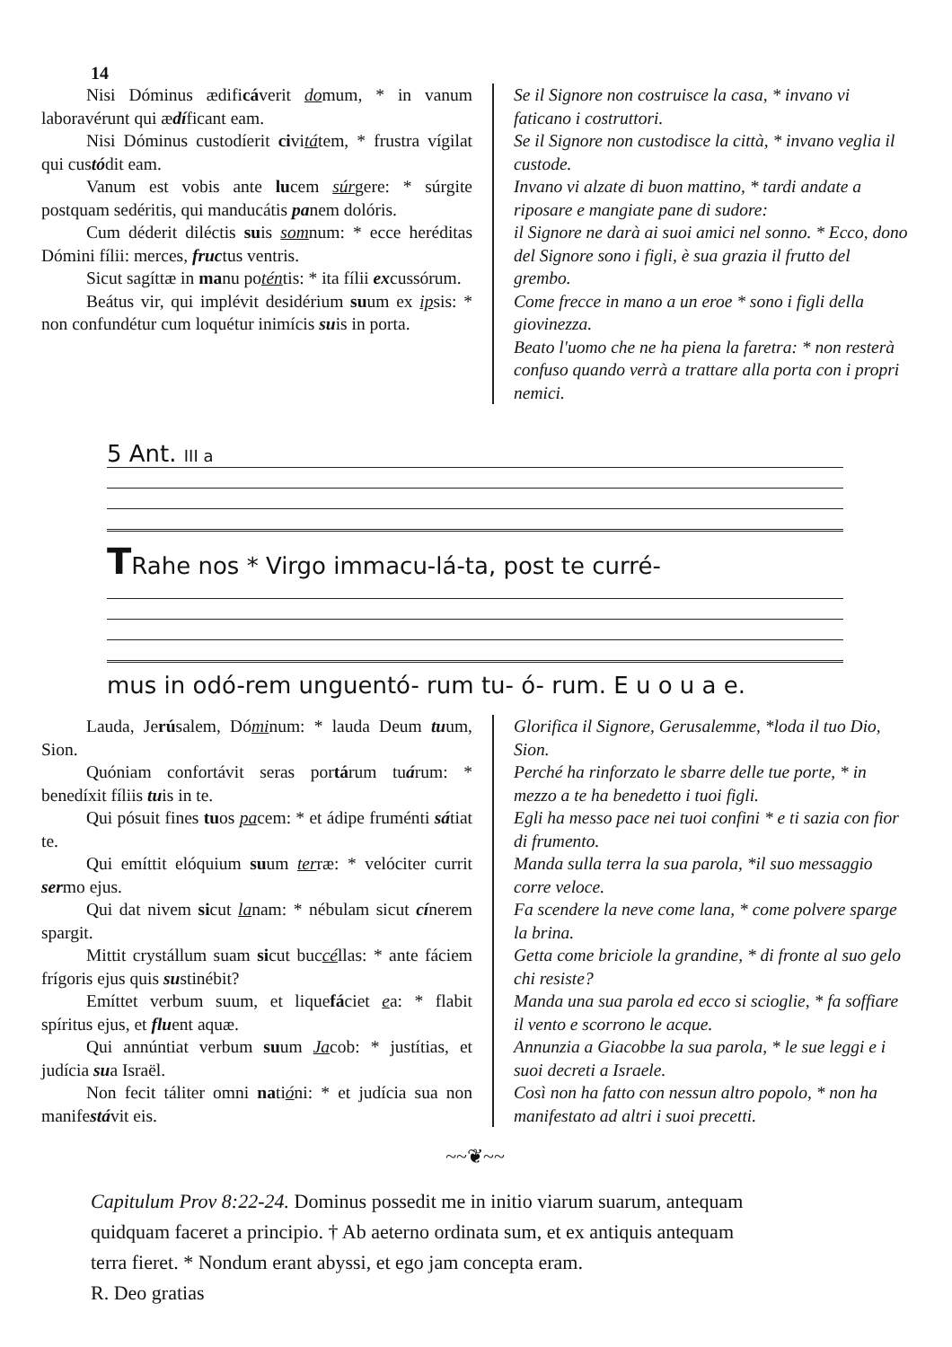14
Nisi Dóminus ædificáverit domum, * in vanum laboravérunt qui ædíficant eam.
Nisi Dóminus custodíerit civitátem, * frustra vígilat qui custódit eam.
Vanum est vobis ante lucem súrgere: * súrgite postquam sedéritis, qui manducátis panem dolóris.
Cum déderit diléctis suis somnum: * ecce heréditas Dómini fílii: merces, fructus ventris.
Sicut sagíttæ in manu poténtis: * ita fílii excussórum.
Beátus vir, qui implévit desidérium suum ex ipsis: * non confundétur cum loquétur inimícis suis in porta.
Se il Signore non costruisce la casa, * invano vi faticano i costruttori.
Se il Signore non custodisce la città, * invano veglia il custode.
Invano vi alzate di buon mattino, * tardi andate a riposare e mangiate pane di sudore:
il Signore ne darà ai suoi amici nel sonno. * Ecco, dono del Signore sono i figli, è sua grazia il frutto del grembo.
Come frecce in mano a un eroe * sono i figli della giovinezza.
Beato l'uomo che ne ha piena la faretra: * non resterà confuso quando verrà a trattare alla porta con i propri nemici.
5 Ant. III a
TRahe nos * Virgo immacu-lá-ta, post te curré-
mus in odó-rem unguentó- rum tu- ó- rum. E u o u a e.
Lauda, Jerúsalem, Dóminum: * lauda Deum tuum, Sion.
Quóniam confortávit seras portárum tuárum: * benedíxit fíliis tuis in te.
Qui pósuit fines tuos pacem: * et ádipe fruménti sátiat te.
Qui emíttit elóquium suum terræ: * velóciter currit sermo ejus.
Qui dat nivem sicut lanam: * nébulam sicut cínerem spargit.
Mittit crystállum suam sicut buccéllas: * ante fáciem frígoris ejus quis sustinébit?
Emíttet verbum suum, et liquefáciet ea: * flabit spíritus ejus, et fluent aquæ.
Qui annúntiat verbum suum Jacob: * justítias, et judícia sua Israël.
Non fecit táliter omni natióni: * et judícia sua non manifestávit eis.
Glorifica il Signore, Gerusalemme, *loda il tuo Dio, Sion.
Perché ha rinforzato le sbarre delle tue porte, * in mezzo a te ha benedetto i tuoi figli.
Egli ha messo pace nei tuoi confini * e ti sazia con fior di frumento.
Manda sulla terra la sua parola, *il suo messaggio corre veloce.
Fa scendere la neve come lana, * come polvere sparge la brina.
Getta come briciole la grandine, * di fronte al suo gelo chi resiste?
Manda una sua parola ed ecco si scioglie, * fa soffiare il vento e scorrono le acque.
Annunzia a Giacobbe la sua parola, * le sue leggi e i suoi decreti a Israele.
Così non ha fatto con nessun altro popolo, * non ha manifestato ad altri i suoi precetti.
~~❦~~
Capitulum Prov 8:22-24. Dominus possedit me in initio viarum suarum, antequam quidquam faceret a principio. † Ab aeterno ordinata sum, et ex antiquis antequam terra fieret. * Nondum erant abyssi, et ego jam concepta eram.
R. Deo gratias